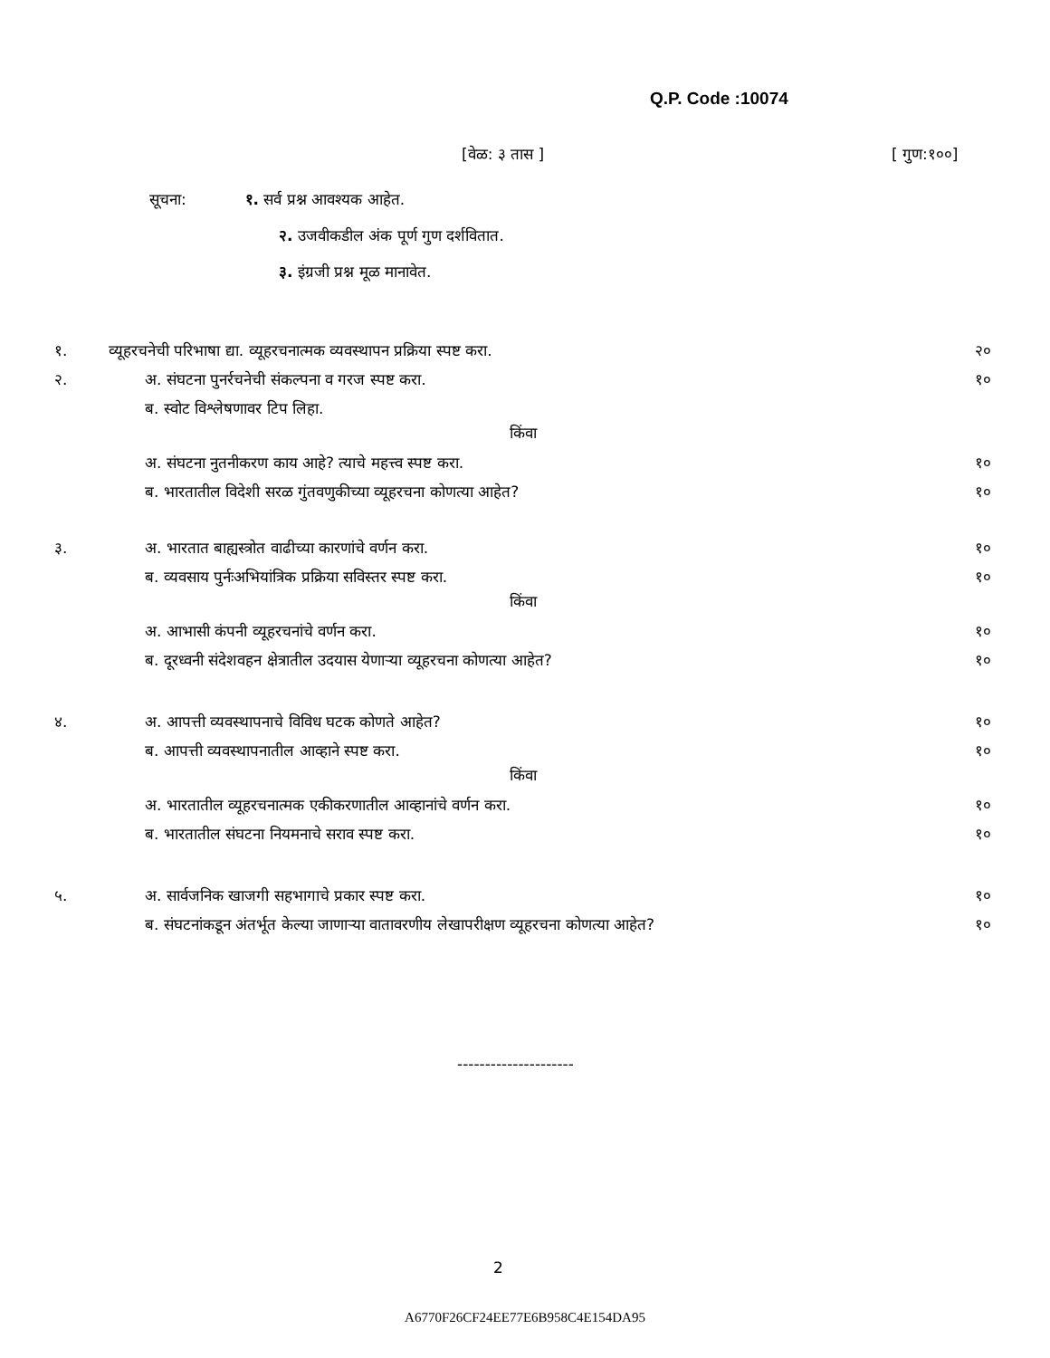Q.P. Code :10074
[वेळ: ३ तास ] [ गुण:१००]
सूचना: १. सर्व प्रश्न आवश्यक आहेत.
२. उजवीकडील अंक पूर्ण गुण दर्शवितात.
३. इंग्रजी प्रश्न मूळ मानावेत.
१. व्यूहरचनेची परिभाषा द्या. व्यूहरचनात्मक व्यवस्थापन प्रक्रिया स्पष्ट करा. २०
२. अ. संघटना पुनर्रचनेची संकल्पना व गरज स्पष्ट करा. १०
ब. स्वोट विश्लेषणावर टिप लिहा.
किंवा
अ. संघटना नुतनीकरण काय आहे? त्याचे महत्त्व स्पष्ट करा. १०
ब. भारतातील विदेशी सरळ गुंतवणुकीच्या व्यूहरचना कोणत्या आहेत? १०
३. अ. भारतात बाह्यस्त्रोत वाढीच्या कारणांचे वर्णन करा. १०
ब. व्यवसाय पुर्नःअभियांत्रिक प्रक्रिया सविस्तर स्पष्ट करा. १०
किंवा
अ. आभासी कंपनी व्यूहरचनांचे वर्णन करा. १०
ब. दूरध्वनी संदेशवहन क्षेत्रातील उदयास येणाऱ्या व्यूहरचना कोणत्या आहेत? १०
४. अ. आपत्ती व्यवस्थापनाचे विविध घटक कोणते आहेत? १०
ब. आपत्ती व्यवस्थापनातील आव्हाने स्पष्ट करा. १०
किंवा
अ. भारतातील व्यूहरचनात्मक एकीकरणातील आव्हानांचे वर्णन करा. १०
ब. भारतातील संघटना नियमनाचे सराव स्पष्ट करा. १०
५. अ. सार्वजनिक खाजगी सहभागाचे प्रकार स्पष्ट करा. १०
ब. संघटनांकडून अंतर्भूत केल्या जाणाऱ्या वातावरणीय लेखापरीक्षण व्यूहरचना कोणत्या आहेत? १०
---------------------
2
A6770F26CF24EE77E6B958C4E154DA95